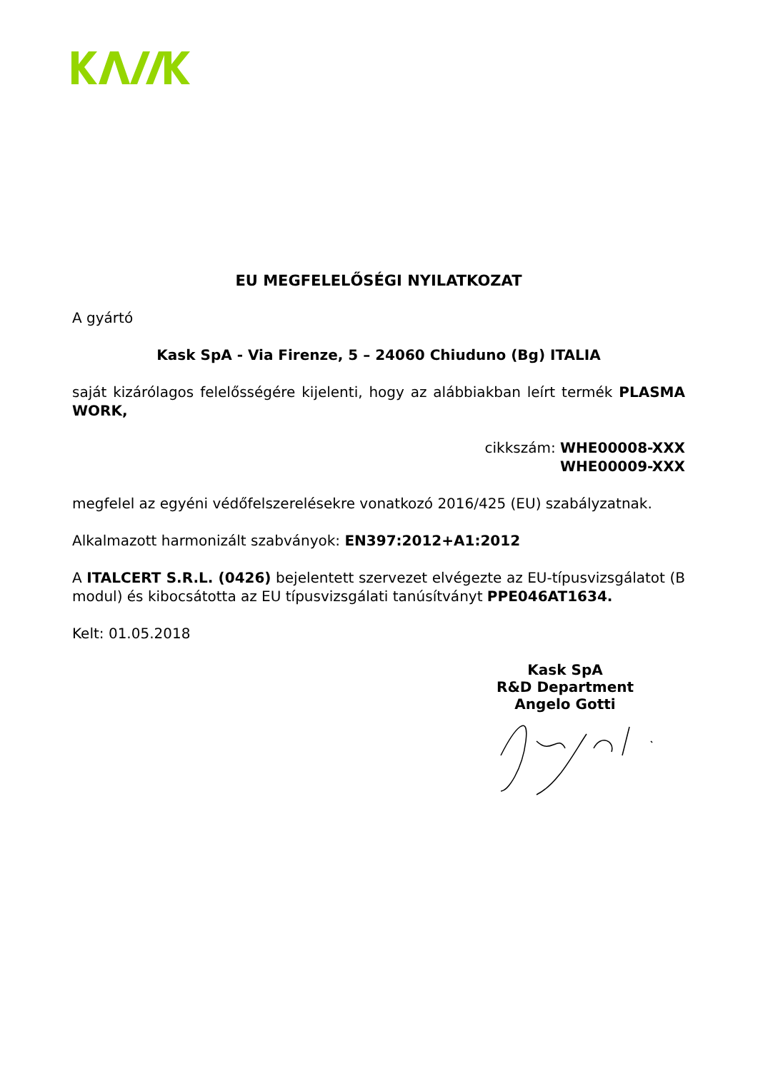EU MEGFELELŐSÉGI NYILATKOZAT
A gyártó
Kask SpA - Via Firenze, 5 – 24060 Chiuduno (Bg) ITALIA
saját kizárólagos felelősségére kijelenti, hogy az alábbiakban leírt termék PLASMA WORK,
cikkszám: WHE00008-XXX
WHE00009-XXX
megfelel az egyéni védőfelszerelésekre vonatkozó 2016/425 (EU) szabályzatnak.
Alkalmazott harmonizált szabványok: EN397:2012+A1:2012
A ITALCERT S.R.L. (0426) bejelentett szervezet elvégezte az EU-típusvizsgálatot (B modul) és kibocsátotta az EU típusvizsgálati tanúsítványt PPE046AT1634.
Kelt: 01.05.2018
Kask SpA
R&D Department
Angelo Gotti